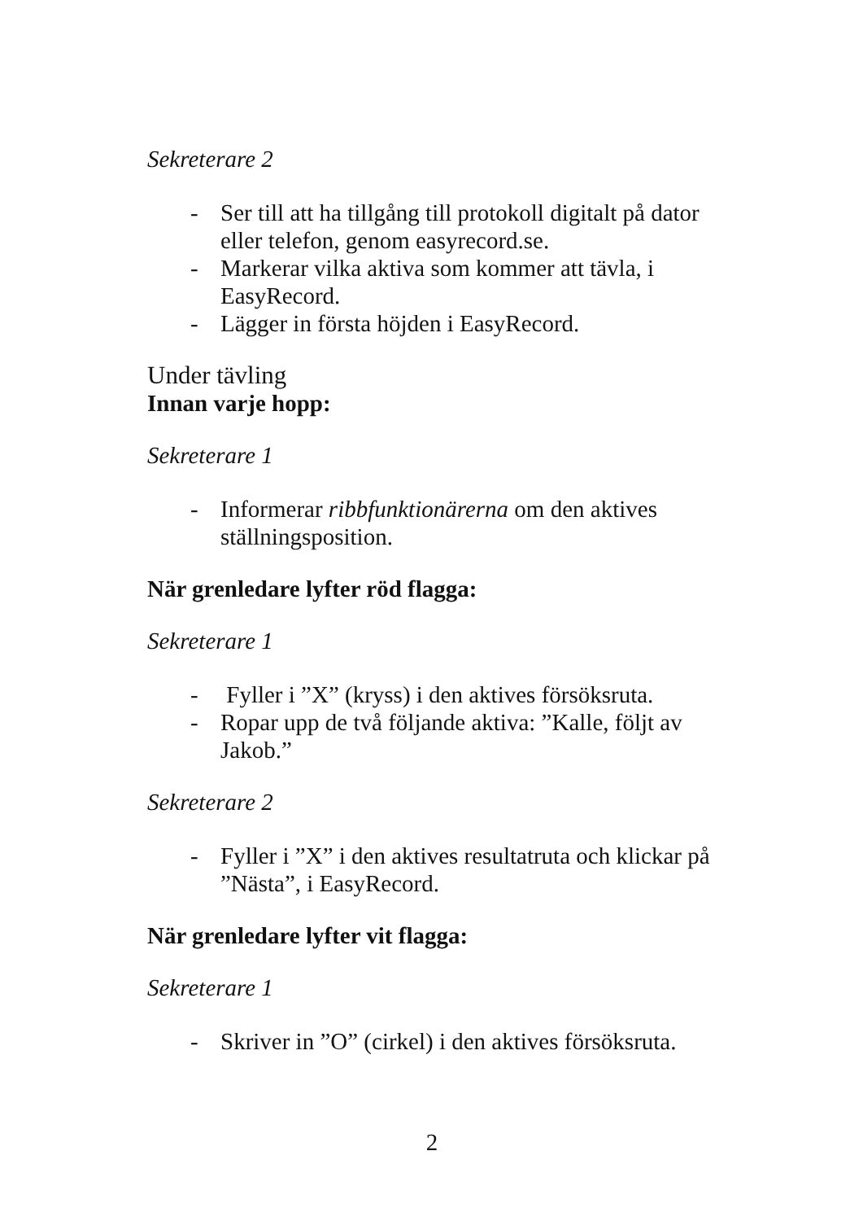Sekreterare 2
- Ser till att ha tillgång till protokoll digitalt på dator eller telefon, genom easyrecord.se.
- Markerar vilka aktiva som kommer att tävla, i EasyRecord.
- Lägger in första höjden i EasyRecord.
Under tävling
Innan varje hopp:
Sekreterare 1
- Informerar ribbfunktionärerna om den aktives ställningsposition.
När grenledare lyfter röd flagga:
Sekreterare 1
- Fyller i ”X” (kryss) i den aktives försöksruta.
- Ropar upp de två följande aktiva: ”Kalle, följt av Jakob.”
Sekreterare 2
- Fyller i ”X” i den aktives resultatruta och klickar på ”Nästa”, i EasyRecord.
När grenledare lyfter vit flagga:
Sekreterare 1
- Skriver in ”O” (cirkel) i den aktives försöksruta.
2